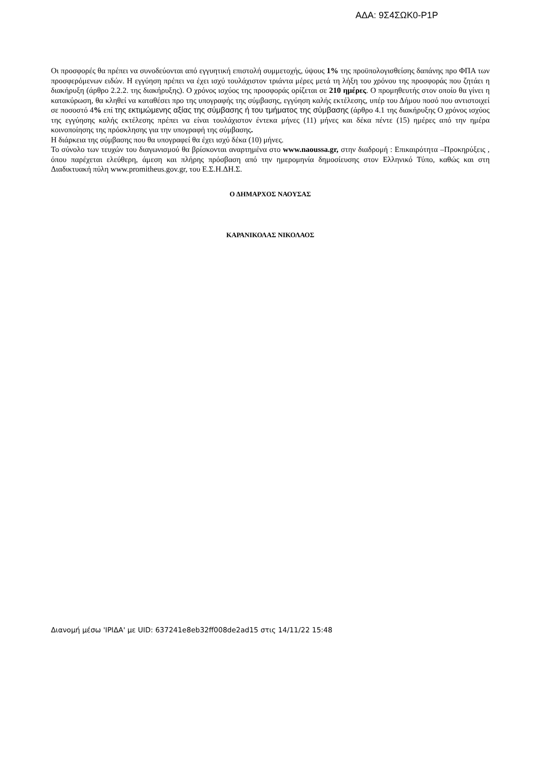ΑΔΑ: 9Σ4ΣΩΚ0-Ρ1Ρ
Οι προσφορές θα πρέπει να συνοδεύονται από εγγυητική επιστολή συμμετοχής, ύψους 1% της προϋπολογισθείσης δαπάνης προ ΦΠΑ των προσφερόμενων ειδών. Η εγγύηση πρέπει να έχει ισχύ τουλάχιστον τριάντα μέρες μετά τη λήξη του χρόνου της προσφοράς που ζητάει η διακήρυξη (άρθρο 2.2.2. της διακήρυξης). Ο χρόνος ισχύος της προσφοράς ορίζεται σε 210 ημέρες. Ο προμηθευτής στον οποίο θα γίνει η κατακύρωση, θα κληθεί να καταθέσει προ της υπογραφής της σύμβασης, εγγύηση καλής εκτέλεσης, υπέρ του Δήμου ποσό που αντιστοιχεί σε ποσοστό 4% επί της εκτιμώμενης αξίας της σύμβασης ή του τμήματος της σύμβασης (άρθρο 4.1 της διακήρυξης Ο χρόνος ισχύος της εγγύησης καλής εκτέλεσης πρέπει να είναι τουλάχιστον έντεκα μήνες (11) μήνες και δέκα πέντε (15) ημέρες από την ημέρα κοινοποίησης της πρόσκλησης για την υπογραφή της σύμβασης.
Η διάρκεια της σύμβασης που θα υπογραφεί θα έχει ισχύ δέκα (10) μήνες.
Το σύνολο των τευχών του διαγωνισμού θα βρίσκονται αναρτημένα στο www.naoussa.gr, στην διαδρομή : Επικαιρότητα –Προκηρύξεις , όπου παρέχεται ελεύθερη, άμεση και πλήρης πρόσβαση από την ημερομηνία δημοσίευσης στον Ελληνικό Τύπο, καθώς και στη Διαδικτυακή πύλη www.promitheus.gov.gr, του Ε.Σ.Η.ΔΗ.Σ.
Ο ΔΗΜΑΡΧΟΣ ΝΑΟΥΣΑΣ
ΚΑΡΑΝΙΚΟΛΑΣ ΝΙΚΟΛΑΟΣ
Διανομή μέσω 'ΙΡΙΔΑ' με UID: 637241e8eb32ff008de2ad15 στις 14/11/22 15:48